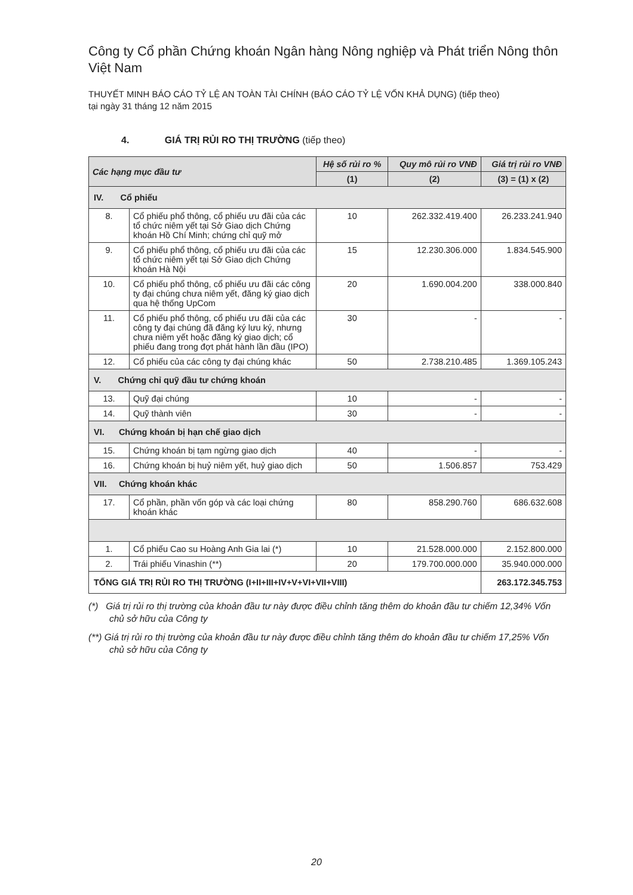Công ty Cổ phần Chứng khoán Ngân hàng Nông nghiệp và Phát triển Nông thôn Việt Nam
THUYẾT MINH BÁO CÁO TỶ LỆ AN TOÀN TÀI CHÍNH (BÁO CÁO TỶ LỆ VỐN KHẢ DỤNG) (tiếp theo)
tại ngày 31 tháng 12 năm 2015
4. GIÁ TRỊ RỦI RO THỊ TRƯỜNG (tiếp theo)
| Các hạng mục đầu tư | | Hệ số rủi ro % | Quy mô rủi ro VNĐ | Giá trị rủi ro VNĐ |
| --- | --- | --- | --- | --- |
| | | (1) | (2) | (3) = (1) x (2) |
| IV. Cổ phiếu | | | | |
| 8. | Cổ phiếu phổ thông, cổ phiếu ưu đãi của các tổ chức niêm yết tại Sở Giao dịch Chứng khoán Hồ Chí Minh; chứng chỉ quỹ mở | 10 | 262.332.419.400 | 26.233.241.940 |
| 9. | Cổ phiếu phổ thông, cổ phiếu ưu đãi của các tổ chức niêm yết tại Sở Giao dịch Chứng khoán Hà Nội | 15 | 12.230.306.000 | 1.834.545.900 |
| 10. | Cổ phiếu phổ thông, cổ phiếu ưu đãi các công ty đại chúng chưa niêm yết, đăng ký giao dịch qua hệ thống UpCom | 20 | 1.690.004.200 | 338.000.840 |
| 11. | Cổ phiếu phổ thông, cổ phiếu ưu đãi của các công ty đại chúng đã đăng ký lưu ký, nhưng chưa niêm yết hoặc đăng ký giao dịch; cổ phiếu đang trong đợt phát hành lần đầu (IPO) | 30 | - | - |
| 12. | Cổ phiếu của các công ty đại chúng khác | 50 | 2.738.210.485 | 1.369.105.243 |
| V. Chứng chỉ quỹ đầu tư chứng khoán | | | | |
| 13. | Quỹ đại chúng | 10 | - | - |
| 14. | Quỹ thành viên | 30 | - | - |
| VI. Chứng khoán bị hạn chế giao dịch | | | | |
| 15. | Chứng khoán bị tạm ngừng giao dịch | 40 | - | - |
| 16. | Chứng khoán bị huỷ niêm yết, huỷ giao dịch | 50 | 1.506.857 | 753.429 |
| VII. Chứng khoán khác | | | | |
| 17. | Cổ phần, phần vốn góp và các loại chứng khoán khác | 80 | 858.290.760 | 686.632.608 |
| 1. | Cổ phiếu Cao su Hoàng Anh Gia lai (*) | 10 | 21.528.000.000 | 2.152.800.000 |
| 2. | Trái phiếu Vinashin (**) | 20 | 179.700.000.000 | 35.940.000.000 |
| TỔNG GIÁ TRỊ RỦI RO THỊ TRƯỜNG (I+II+III+IV+V+VI+VII+VIII) | | | | 263.172.345.753 |
(*) Giá trị rủi ro thị trường của khoản đầu tư này được điều chỉnh tăng thêm do khoản đầu tư chiếm 12,34% Vốn chủ sở hữu của Công ty
(**) Giá trị rủi ro thị trường của khoản đầu tư này được điều chỉnh tăng thêm do khoản đầu tư chiếm 17,25% Vốn chủ sở hữu của Công ty
20